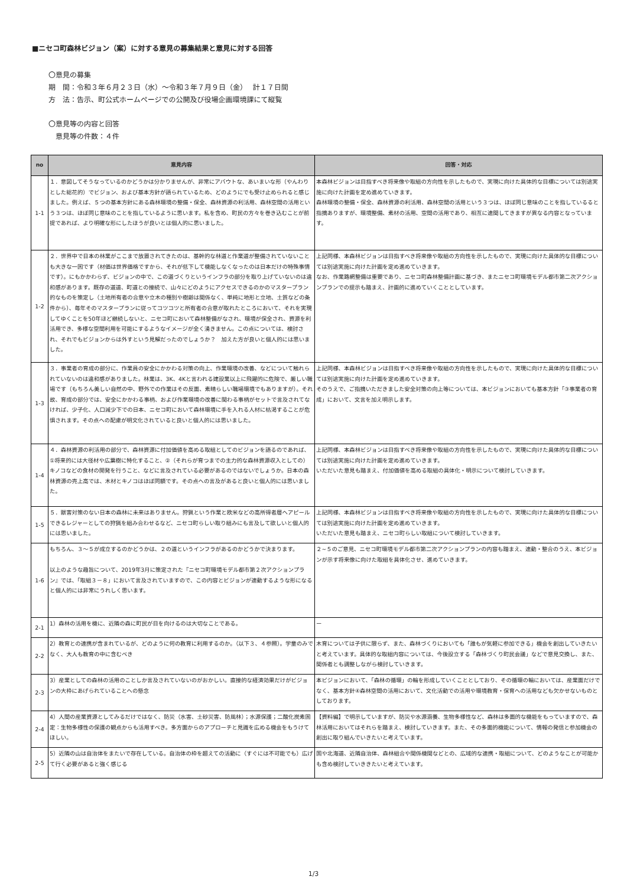■ニセコ町森林ビジョン（案）に対する意見の募集結果と意見に対する回答
〇意見の募集
期　間：令和３年６月２３日（水）～令和３年７月９日（金）　 計１７日間
方　法：告示、町公式ホームページでの公開及び役場企画環境課にて縦覧
〇意見等の内容と回答
　意見等の件数：４件
| no | 意見内容 | 回答・対応 |
| --- | --- | --- |
| 1-1 | １．意図してそうなっているのかどうかは分かりませんが、非常にアバウトな、あいまいな形（やんわりとした総花的）でビジョン、および基本方針が語られているため、どのようにでも受け止められると感じました。例えば、５つの基本方針にある森林環境の整備・保全、森林資源の利活用、森林空間の活用という３つは、ほぼ同じ意味のことを指しているように思います。私を含め、町民の方々を巻き込むことが前提であれば、より明確な形にしたほうが良いとは個人的に思いました。 | 本森林ビジョンは目指すべき将来像や取組の方向性を示したもので、実現に向けた具体的な目標については別途実施に向けた計画を定め進めていきます。 森林環境の整備・保全、森林資源の利活用、森林空間の活用という３つは、ほぼ同じ意味のことを指しているると指摘ありますが、環境整備、素材の活用、空間の活用であり、相互に連関してきますが異なる内容となっています。 |
| 1-2 | ２．世界中で日本の林業がここまで放置されてきたのは、基幹的な林道と作業道が整備されていないことも大きな一因です（材価は世界価格ですから、それが低下して機能しなくなったのは日本だけの特殊事情です）。にもかかわらず、ビジョンの中で、この道づくりというインフラの部分を取り上げていないのは違和感があります。既存の道道、町道との接続で、山々にどのようにアクセスできるのかのマスタープラン的なものを策定し（土地所有者の合意や立木の種別や樹齢は関係なく、単純に地形と立地、土質などの条件から）、毎年そのマスタープランに従ってコツコツと所有者の合意が取れたところにおいて、それを実現してゆくことを50年ほど継続しないと、ニセコ町において森林整備がなされ、環境が保全され、資源を利活用でき、多様な空間利用を可能にするようなイメージが全く湧きません。この点については、検討され、それでもビジョンからは外すという見解だったのでしょうか？ 加えた方が良いと個人的には思いました。 | 上記同様、本森林ビジョンは目指すべき将来像や取組の方向性を示したもので、実現に向けた具体的な目標については別途実施に向けた計画を定め進めていきます。 なお、作業路網整備は重要であり、ニセコ町森林整備計画に基づき、またニセコ町環境モデル都市第二次アクションプランでの提示も踏まえ、計画的に進めていくこととしています。 |
| 1-3 | ３．事業者の育成の部分に、作業員の安全にかかわる対策の向上、作業環境の改善、などについて触れられていないのは違和感がありました。林業は、3K、4Kと言われる建設業以上に飛躍的に危険で、厳しい職場です（もちろん美しい自然の中、野外での作業はその反面、素晴らしい職場環境でもありますが）。それ故、育成の部分では、安全にかかわる事柄、および作業環境の改善に関わる事柄がセットで言及されてなければ、少子化、人口減少下での日本、ニセコ町において森林環境に手を入れる人材に枯渇することが危惧されます。その点への配慮が明文化されていると良いと個人的には思いました。 | 上記同様、本森林ビジョンは目指すべき将来像や取組の方向性を示したもので、実現に向けた具体的な目標については別途実施に向けた計画を定め進めていきます。 そのうえで、ご指摘いただきました安全対策の向上等については、本ビジョンにおいても基本方針「③事業者の育成」において、文言を加え明示します。 |
| 1-4 | ４．森林資源の利活用の部分で、森林資源に付加価値を高める取組としてのビジョンを語るのであれば、①将来的には大径材や広葉樹に特化すること、②（それらが育つまでの主力的な森林資源収入としての）キノコなどの食材の開発を行うこと、などに言及されている必要があるのではないでしょうか。日本の森林資源の売上高では、木材とキノコはほぼ同額です。その点への言及があると良いと個人的には思いました。 | 上記同様、本森林ビジョンは目指すべき将来像や取組の方向性を示したもので、実現に向けた具体的な目標については別途実施に向けた計画を定め進めていきます。 いただいた意見も踏まえ、付加価値を高める取組の具体化・明示について検討していきます。 |
| 1-5 | ５．獣害対策のない日本の森林に未来はありません。狩猟という作業と欧米などの高所得者層へアピールできるレジャーとしての狩猟を組み合わせるなど、ニセコ町らしい取り組みにも言及して欲しいと個人的には思いました。 | 上記同様、本森林ビジョンは目指すべき将来像や取組の方向性を示したもので、実現に向けた具体的な目標については別途実施に向けた計画を定め進めていきます。 いただいた意見も踏まえ、ニセコ町らしい取組について検討していきます。 |
| 1-6 | もちろん、３～５が成立するのかどうかは、２の道というインフラがあるのかどうかで決まります。 以上のような趣旨について、2019年3月に策定された『ニセコ町環境モデル都市第２次アクションプラン』では、「取組３－８」において言及されていますので、この内容とビジョンが連動するような形になると個人的には非常にうれしく思います。 | ２~５のご意見、ニセコ町環境モデル都市第二次アクションプランの内容も踏まえ、連動・整合のうえ、本ビジョンが示す将来像に向けた取組を具体化させ、進めていきます。 |
| 2-1 | 1）森林の活用を機に、近隣の森に町民が目を向けるのは大切なことである。 | ー |
| 2-2 | 2）教育との連携が含まれているが、どのように何の教育に利用するのか。（以下３、４参照）。学童のみでなく、大人も教育の中に含むべき | 木育については子供に限らず、また、森林づくりにおいても「誰もが気軽に参加できる」機会を創出していきたいと考えています。具体的な取組内容については、今後設立する「森林づくり町民会議」などで意見交換し、また、関係者とも調整しながら検討していきます。 |
| 2-3 | 3）産業としての森林の活用のことしか言及されていないのがおかしい。直接的な経済効果だけがビジョンの大枠にあげられていることへの懸念 | 本ビジョンにおいて、「森林の循環」の輪を形成していくこととしており、その循環の輪においては、産業面だけでなく、基本方針④森林空間の活用において、文化活動での活用や環境教育・保育への活用なども欠かせないものとしております。 |
| 2-4 | 4）人間の産業資源としてみるだけではなく、防災（水害、土砂災害、防風林）；水源保護；二酸化炭素固定：生物多様性の保護の観点からも活用すべき。多方面からのアプローチと見識を広める機会をもうけてほしい。 | 【資料編】で明示していますが、防災や水源涵養、生物多様性など、森林は多面的な機能をもっていますので、森林活用においてはそれらを踏まえ、検討していきます。また、その多面的機能について、情報の発信と参加機会の創出に取り組んでいきたいと考えています。 |
| 2-5 | 5）近隣の山は自治体をまたいで存在している。自治体の枠を超えての活動に（すぐには不可能でも）広げて行く必要があると強く感じる | 国や北海道、近隣自治体、森林組合や関係機関などとの、広域的な連携・取組について、どのようなことが可能かも含め検討していききたいと考えています。 |
1/3